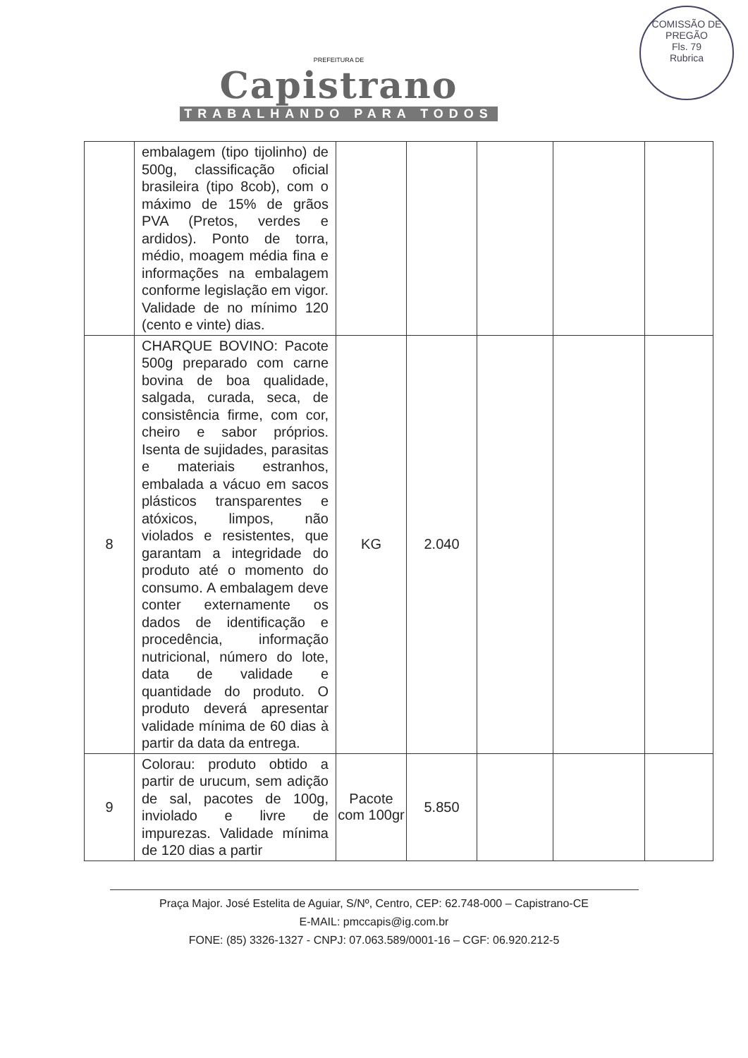PREFEITURA DE
Capistrano
TRABALHANDO PARA TODOS
COMISSÃO DE PREGÃO
Fls. 79
Rubrica
| | embalagem (tipo tijolinho) de 500g, classificação oficial brasileira (tipo 8cob), com o máximo de 15% de grãos PVA (Pretos, verdes e ardidos). Ponto de torra, médio, moagem média fina e informações na embalagem conforme legislação em vigor. Validade de no mínimo 120 (cento e vinte) dias. | | | | | |
| 8 | CHARQUE BOVINO: Pacote 500g preparado com carne bovina de boa qualidade, salgada, curada, seca, de consistência firme, com cor, cheiro e sabor próprios. Isenta de sujidades, parasitas e materiais estranhos, embalada a vácuo em sacos plásticos transparentes e atóxicos, limpos, não violados e resistentes, que garantam a integridade do produto até o momento do consumo. A embalagem deve conter externamente os dados de identificação e procedência, informação nutricional, número do lote, data de validade e quantidade do produto. O produto deverá apresentar validade mínima de 60 dias à partir da data da entrega. | KG | 2.040 | | | |
| 9 | Colorau: produto obtido a partir de urucum, sem adição de sal, pacotes de 100g, inviolado e livre de impurezas. Validade mínima de 120 dias a partir | Pacote com 100gr | 5.850 | | | |
Praça Major. José Estelita de Aguiar, S/Nº, Centro, CEP: 62.748-000 – Capistrano-CE
E-MAIL: pmccapis@ig.com.br
FONE: (85) 3326-1327 - CNPJ: 07.063.589/0001-16 – CGF: 06.920.212-5